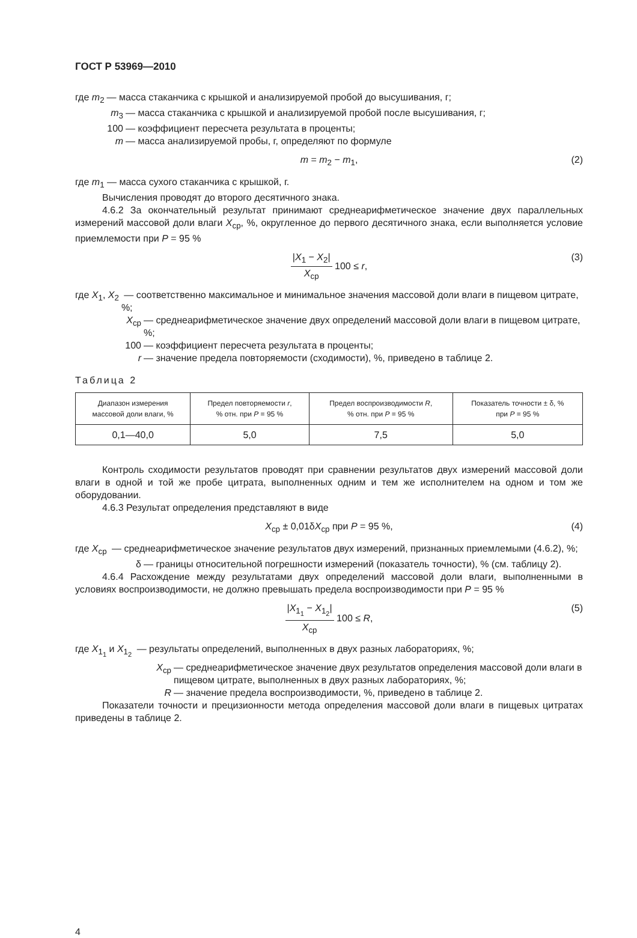ГОСТ Р 53969—2010
где m<sub>2</sub> — масса стаканчика с крышкой и анализируемой пробой до высушивания, г;
m<sub>3</sub> — масса стаканчика с крышкой и анализируемой пробой после высушивания, г;
100 — коэффициент пересчета результата в проценты;
m — масса анализируемой пробы, г, определяют по формуле
m = m<sub>2</sub> − m<sub>1</sub>, (2)
где m<sub>1</sub> — масса сухого стаканчика с крышкой, г.
Вычисления проводят до второго десятичного знака.
4.6.2 За окончательный результат принимают среднеарифметическое значение двух параллельных измерений массовой доли влаги X<sub>ср</sub>, %, округленное до первого десятичного знака, если выполняется условие приемлемости при P = 95 %
|X<sub>1</sub> − X<sub>2</sub>| X<sub>ср</sub> 100 ≤ r, (3)
где X<sub>1</sub>, X<sub>2</sub> — соответственно максимальное и минимальное значения массовой доли влаги в пищевом цитрате, %;
X<sub>ср</sub> — среднеарифметическое значение двух определений массовой доли влаги в пищевом цитрате, %;
100 — коэффициент пересчета результата в проценты;
r — значение предела повторяемости (сходимости), %, приведено в таблице 2.
Таблица 2
| Диапазон измерения массовой доли влаги, % | Предел повторяемости r , % отн. при P = 95 % | Предел воспроизводимости R , % отн. при P = 95 % | Показатель точности ± δ, % при P = 95 % |
| --- | --- | --- | --- |
| 0,1—40,0 | 5,0 | 7,5 | 5,0 |
Контроль сходимости результатов проводят при сравнении результатов двух измерений массовой доли влаги в одной и той же пробе цитрата, выполненных одним и тем же исполнителем на одном и том же оборудовании.
4.6.3 Результат определения представляют в виде
X<sub>ср</sub> ± 0,01δX<sub>ср</sub> при P = 95 %, (4)
где X<sub>ср</sub> — среднеарифметическое значение результатов двух измерений, признанных приемлемыми (4.6.2), %;
δ — границы относительной погрешности измерений (показатель точности), % (см. таблицу 2).
4.6.4 Расхождение между результатами двух определений массовой доли влаги, выполненными в условиях воспроизводимости, не должно превышать предела воспроизводимости при P = 95 %
|X<sub>1<sub>1</sub></sub> − X<sub>1<sub>2</sub></sub>| X<sub>ср</sub> 100 ≤ R, (5)
где X<sub>1<sub>1</sub></sub> и X<sub>1<sub>2</sub></sub> — результаты определений, выполненных в двух разных лабораториях, %;
X<sub>ср</sub> — среднеарифметическое значение двух результатов определения массовой доли влаги в пищевом цитрате, выполненных в двух разных лабораториях, %;
R — значение предела воспроизводимости, %, приведено в таблице 2.
Показатели точности и прецизионности метода определения массовой доли влаги в пищевых цитратах приведены в таблице 2.
4